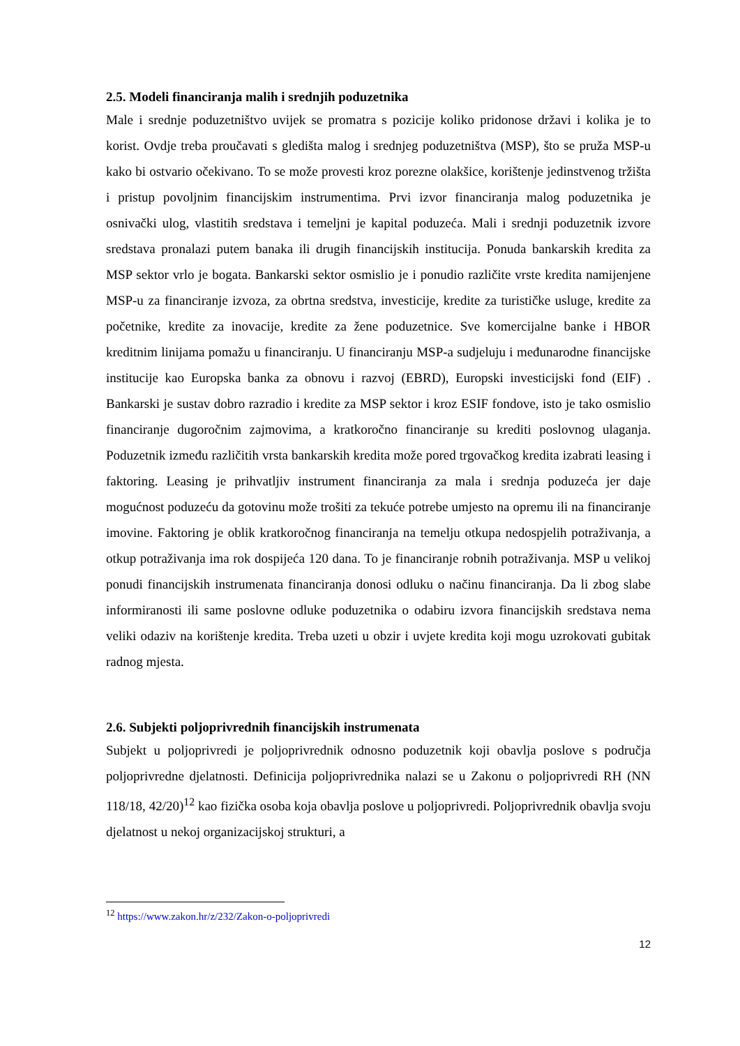2.5. Modeli financiranja malih i srednjih poduzetnika
Male i srednje poduzetništvo uvijek se promatra s pozicije koliko pridonose državi i kolika je to korist. Ovdje treba proučavati s gledišta malog i srednjeg poduzetništva (MSP), što se pruža MSP-u kako bi ostvario očekivano. To se može provesti kroz porezne olakšice, korištenje jedinstvenog tržišta i pristup povoljnim financijskim instrumentima. Prvi izvor financiranja malog poduzetnika je osnivački ulog, vlastitih sredstava i temeljni je kapital poduzeća. Mali i srednji poduzetnik izvore sredstava pronalazi putem banaka ili drugih financijskih institucija. Ponuda bankarskih kredita za MSP sektor vrlo je bogata. Bankarski sektor osmislio je i ponudio različite vrste kredita namijenjene MSP-u za financiranje izvoza, za obrtna sredstva, investicije, kredite za turističke usluge, kredite za početnike, kredite za inovacije, kredite za žene poduzetnice. Sve komercijalne banke i HBOR kreditnim linijama pomažu u financiranju. U financiranju MSP-a sudjeluju i međunarodne financijske institucije kao Europska banka za obnovu i razvoj (EBRD), Europski investicijski fond (EIF) . Bankarski je sustav dobro razradio i kredite za MSP sektor i kroz ESIF fondove, isto je tako osmislio financiranje dugoročnim zajmovima, a kratkoročno financiranje su krediti poslovnog ulaganja. Poduzetnik između različitih vrsta bankarskih kredita može pored trgovačkog kredita izabrati leasing i faktoring. Leasing je prihvatljiv instrument financiranja za mala i srednja poduzeća jer daje mogućnost poduzeću da gotovinu može trošiti za tekuće potrebe umjesto na opremu ili na financiranje imovine. Faktoring je oblik kratkoročnog financiranja na temelju otkupa nedospjelih potraživanja, a otkup potraživanja ima rok dospijeća 120 dana. To je financiranje robnih potraživanja. MSP u velikoj ponudi financijskih instrumenata financiranja donosi odluku o načinu financiranja. Da li zbog slabe informiranosti ili same poslovne odluke poduzetnika o odabiru izvora financijskih sredstava nema veliki odaziv na korištenje kredita. Treba uzeti u obzir i uvjete kredita koji mogu uzrokovati gubitak radnog mjesta.
2.6. Subjekti poljoprivrednih financijskih instrumenata
Subjekt u poljoprivredi je poljoprivrednik odnosno poduzetnik koji obavlja poslove s područja poljoprivredne djelatnosti. Definicija poljoprivrednika nalazi se u Zakonu o poljoprivredi RH (NN 118/18, 42/20)<sup>12</sup> kao fizička osoba koja obavlja poslove u poljoprivredi. Poljoprivrednik obavlja svoju djelatnost u nekoj organizacijskoj strukturi, a
<sup>12</sup> https://www.zakon.hr/z/232/Zakon-o-poljoprivredi
12